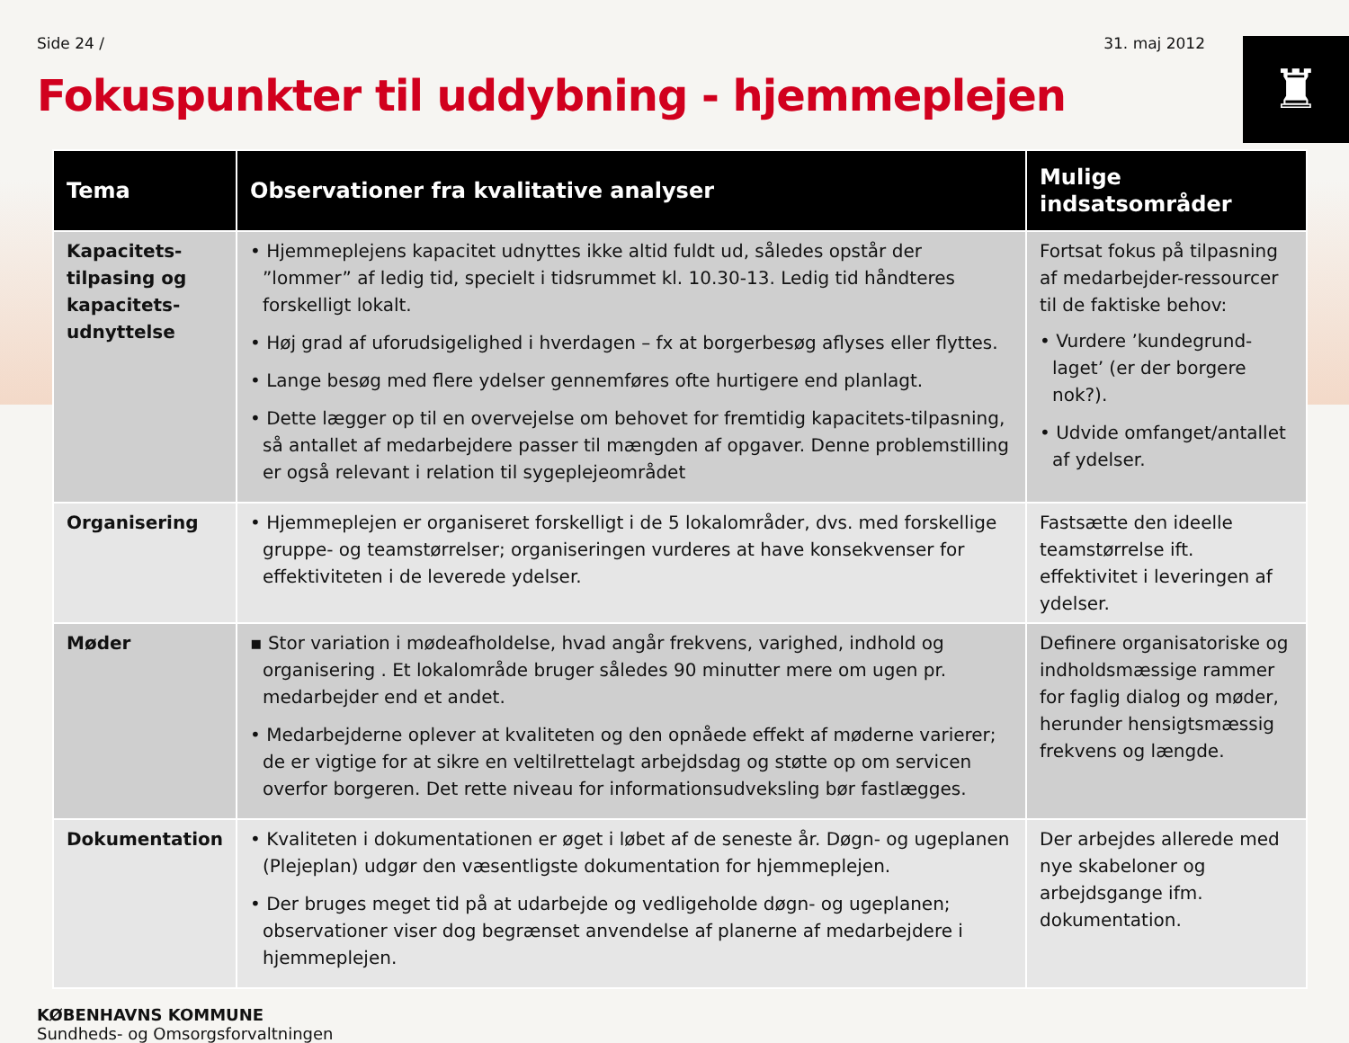♜
Side 24 / 31. maj 2012
Fokuspunkter til uddybning - hjemmeplejen
| Tema | Observationer fra kvalitative analyser | Mulige indsatsområder |
| --- | --- | --- |
| Kapacitets-tilpasing og kapacitets-udnyttelse | • Hjemmeplejens kapacitet udnyttes ikke altid fuldt ud, således opstår der ”lommer” af ledig tid, specielt i tidsrummet kl. 10.30-13. Ledig tid håndteres forskelligt lokalt. • Høj grad af uforudsigelighed i hverdagen – fx at borgerbesøg aflyses eller flyttes. • Lange besøg med flere ydelser gennemføres ofte hurtigere end planlagt. • Dette lægger op til en overvejelse om behovet for fremtidig kapacitets-tilpasning, så antallet af medarbejdere passer til mængden af opgaver. Denne problemstilling er også relevant i relation til sygeplejeområdet | Fortsat fokus på tilpasning af medarbejder-ressourcer til de faktiske behov: • Vurdere ’kundegrund-laget’ (er der borgere nok?). • Udvide omfanget/antallet af ydelser. |
| Organisering | • Hjemmeplejen er organiseret forskelligt i de 5 lokalområder, dvs. med forskellige gruppe- og teamstørrelser; organiseringen vurderes at have konsekvenser for effektiviteten i de leverede ydelser. | Fastsætte den ideelle teamstørrelse ift. effektivitet i leveringen af ydelser. |
| Møder | ▪ Stor variation i mødeafholdelse, hvad angår frekvens, varighed, indhold og organisering . Et lokalområde bruger således 90 minutter mere om ugen pr. medarbejder end et andet. • Medarbejderne oplever at kvaliteten og den opnåede effekt af møderne varierer; de er vigtige for at sikre en veltilrettelagt arbejdsdag og støtte op om servicen overfor borgeren. Det rette niveau for informationsudveksling bør fastlægges. | Definere organisatoriske og indholdsmæssige rammer for faglig dialog og møder, herunder hensigtsmæssig frekvens og længde. |
| Dokumentation | • Kvaliteten i dokumentationen er øget i løbet af de seneste år. Døgn- og ugeplanen (Plejeplan) udgør den væsentligste dokumentation for hjemmeplejen. • Der bruges meget tid på at udarbejde og vedligeholde døgn- og ugeplanen; observationer viser dog begrænset anvendelse af planerne af medarbejdere i hjemmeplejen. | Der arbejdes allerede med nye skabeloner og arbejdsgange ifm. dokumentation. |
KØBENHAVNS KOMMUNE
Sundheds- og Omsorgsforvaltningen